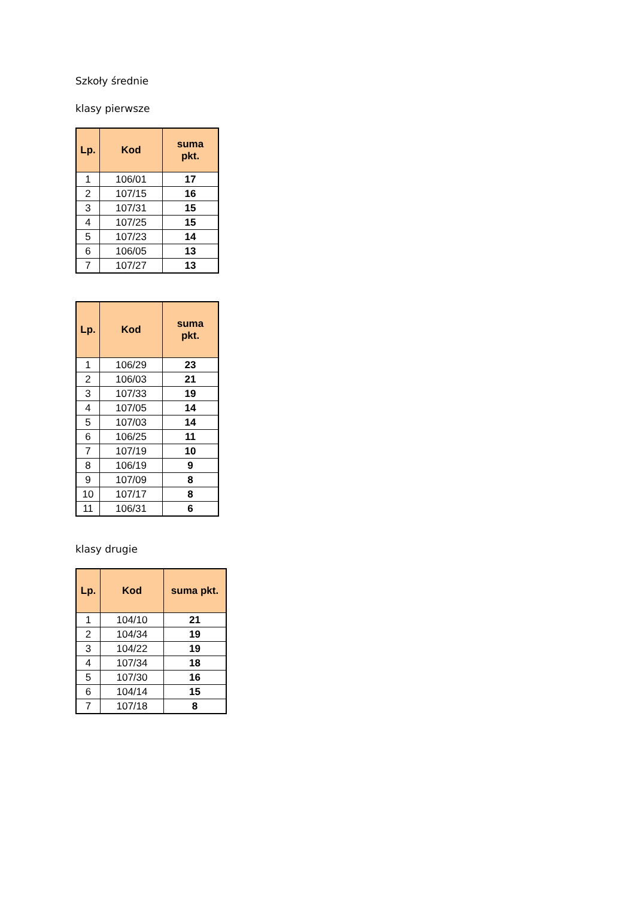Szkoły średnie
klasy pierwsze
| Lp. | Kod | suma pkt. |
| --- | --- | --- |
| 1 | 106/01 | 17 |
| 2 | 107/15 | 16 |
| 3 | 107/31 | 15 |
| 4 | 107/25 | 15 |
| 5 | 107/23 | 14 |
| 6 | 106/05 | 13 |
| 7 | 107/27 | 13 |
| Lp. | Kod | suma pkt. |
| --- | --- | --- |
| 1 | 106/29 | 23 |
| 2 | 106/03 | 21 |
| 3 | 107/33 | 19 |
| 4 | 107/05 | 14 |
| 5 | 107/03 | 14 |
| 6 | 106/25 | 11 |
| 7 | 107/19 | 10 |
| 8 | 106/19 | 9 |
| 9 | 107/09 | 8 |
| 10 | 107/17 | 8 |
| 11 | 106/31 | 6 |
klasy drugie
| Lp. | Kod | suma pkt. |
| --- | --- | --- |
| 1 | 104/10 | 21 |
| 2 | 104/34 | 19 |
| 3 | 104/22 | 19 |
| 4 | 107/34 | 18 |
| 5 | 107/30 | 16 |
| 6 | 104/14 | 15 |
| 7 | 107/18 | 8 |